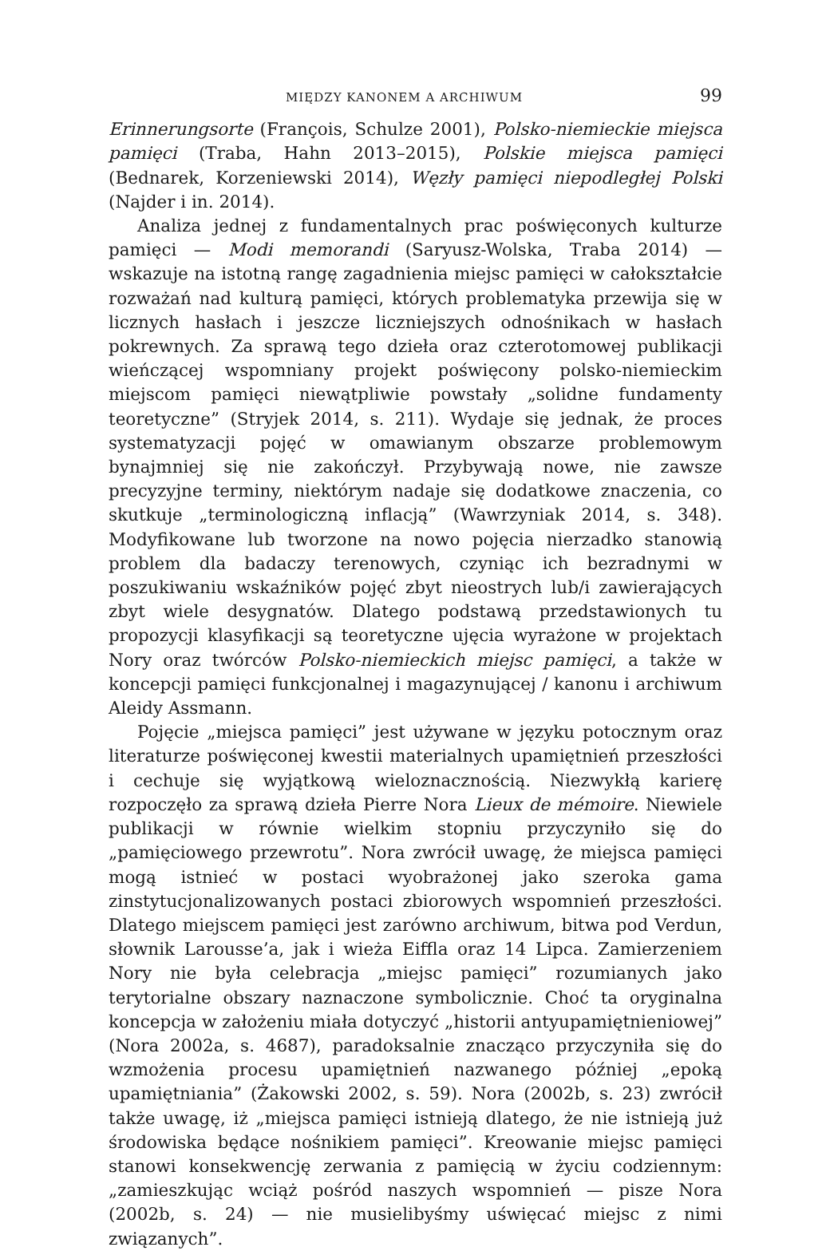MIĘDZY KANONEM A ARCHIWUM 99
Erinnerungsorte (François, Schulze 2001), Polsko-niemieckie miejsca pamięci (Traba, Hahn 2013–2015), Polskie miejsca pamięci (Bednarek, Korzeniewski 2014), Węzły pamięci niepodległej Polski (Najder i in. 2014).
Analiza jednej z fundamentalnych prac poświęconych kulturze pamięci — Modi memorandi (Saryusz-Wolska, Traba 2014) — wskazuje na istotną rangę zagadnienia miejsc pamięci w całokształcie rozważań nad kulturą pamięci, których problematyka przewija się w licznych hasłach i jeszcze liczniejszych odnośnikach w hasłach pokrewnych. Za sprawą tego dzieła oraz czterotomowej publikacji wieńczącej wspomniany projekt poświęcony polsko-niemieckim miejscom pamięci niewątpliwie powstały „solidne fundamenty teoretyczne” (Stryjek 2014, s. 211). Wydaje się jednak, że proces systematyzacji pojęć w omawianym obszarze problemowym bynajmniej się nie zakończył. Przybywają nowe, nie zawsze precyzyjne terminy, niektórym nadaje się dodatkowe znaczenia, co skutkuje „terminologiczną inflacją” (Wawrzyniak 2014, s. 348). Modyfikowane lub tworzone na nowo pojęcia nierzadko stanowią problem dla badaczy terenowych, czyniąc ich bezradnymi w poszukiwaniu wskaźników pojęć zbyt nieostrych lub/i zawierających zbyt wiele desygnatów. Dlatego podstawą przedstawionych tu propozycji klasyfikacji są teoretyczne ujęcia wyrażone w projektach Nory oraz twórców Polsko-niemieckich miejsc pamięci, a także w koncepcji pamięci funkcjonalnej i magazynującej / kanonu i archiwum Aleidy Assmann.
Pojęcie „miejsca pamięci” jest używane w języku potocznym oraz literaturze poświęconej kwestii materialnych upamiętnień przeszłości i cechuje się wyjątkową wieloznacznością. Niezwykłą karierę rozpoczęło za sprawą dzieła Pierre Nora Lieux de mémoire. Niewiele publikacji w równie wielkim stopniu przyczyniło się do „pamięciowego przewrotu”. Nora zwrócił uwagę, że miejsca pamięci mogą istnieć w postaci wyobrażonej jako szeroka gama zinstytucjonalizowanych postaci zbiorowych wspomnień przeszłości. Dlatego miejscem pamięci jest zarówno archiwum, bitwa pod Verdun, słownik Larousse’a, jak i wieża Eiffla oraz 14 Lipca. Zamierzeniem Nory nie była celebracja „miejsc pamięci” rozumianych jako terytorialne obszary naznaczone symbolicznie. Choć ta oryginalna koncepcja w założeniu miała dotyczyć „historii antyupamiętnieniowej” (Nora 2002a, s. 4687), paradoksalnie znacząco przyczyniła się do wzmożenia procesu upamiętnień nazwanego później „epoką upamiętniania” (Żakowski 2002, s. 59). Nora (2002b, s. 23) zwrócił także uwagę, iż „miejsca pamięci istnieją dlatego, że nie istnieją już środowiska będące nośnikiem pamięci”. Kreowanie miejsc pamięci stanowi konsekwencję zerwania z pamięcią w życiu codziennym: „zamieszkując wciąż pośród naszych wspomnień — pisze Nora (2002b, s. 24) — nie musielibyśmy uświęcać miejsc z nimi związanych”.